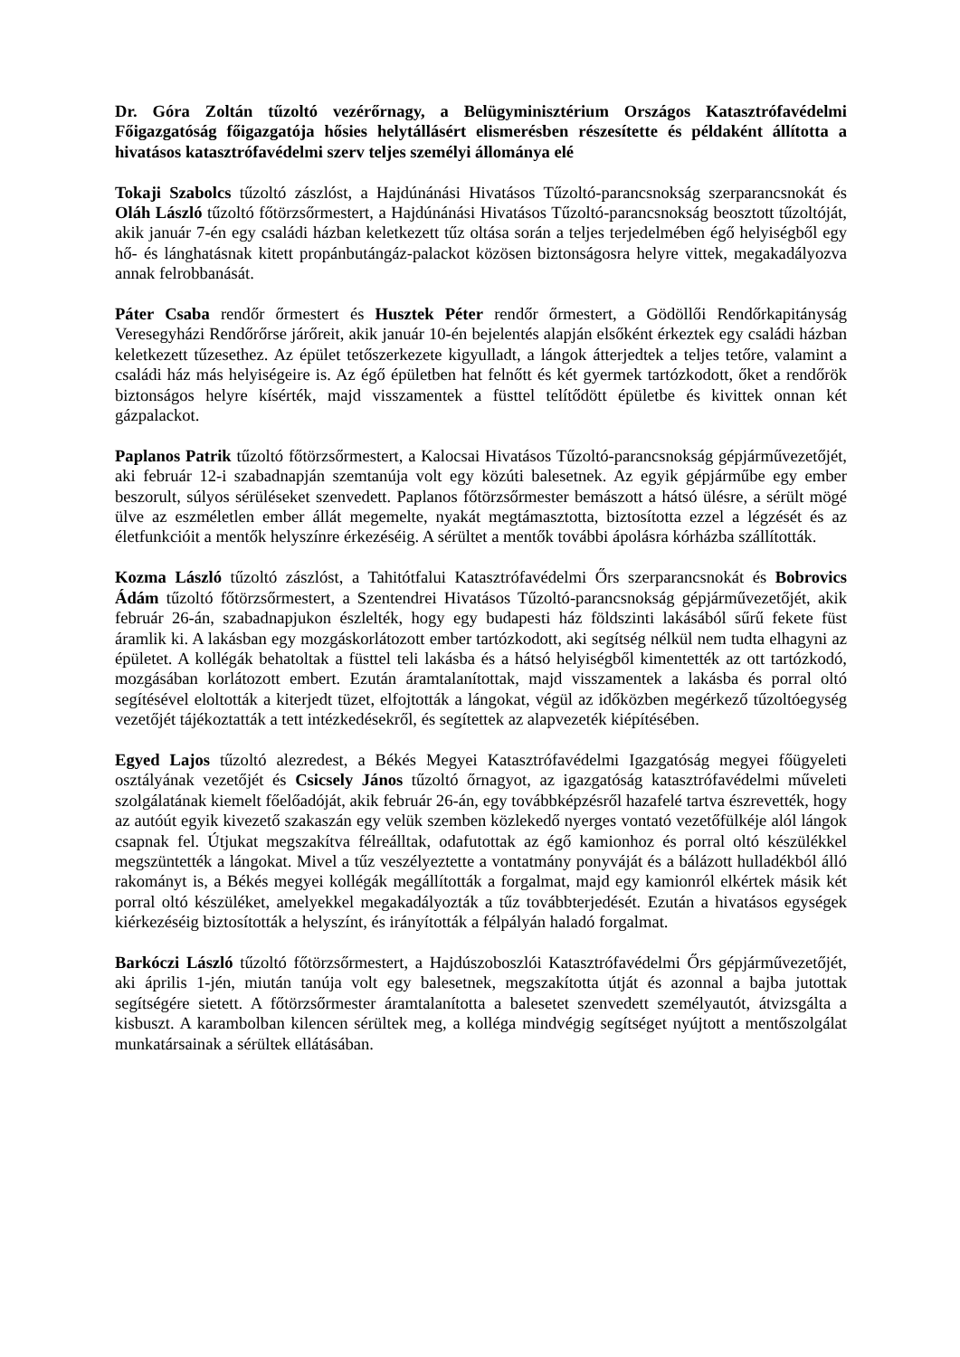Dr. Góra Zoltán tűzoltó vezérőrnagy, a Belügyminisztérium Országos Katasztrófavédelmi Főigazgatóság főigazgatója hősies helytállásért elismerésben részesítette és példaként állította a hivatásos katasztrófavédelmi szerv teljes személyi állománya elé
Tokaji Szabolcs tűzoltó zászlóst, a Hajdúnánási Hivatásos Tűzoltó-parancsnokság szerparancsnokát és Oláh László tűzoltó főtörzsőrmestert, a Hajdúnánási Hivatásos Tűzoltó-parancsnokság beosztott tűzoltóját, akik január 7-én egy családi házban keletkezett tűz oltása során a teljes terjedelmében égő helyiségből egy hő- és lánghatásnak kitett propánbutángáz-palackot közösen biztonságosra helyre vittek, megakadályozva annak felrobbanását.
Páter Csaba rendőr őrmestert és Husztek Péter rendőr őrmestert, a Gödöllői Rendőrkapitányság Veresegyházi Rendőrőrse járőreit, akik január 10-én bejelentés alapján elsőként érkeztek egy családi házban keletkezett tűzesethez. Az épület tetőszerkezete kigyulladt, a lángok átterjedtek a teljes tetőre, valamint a családi ház más helyiségeire is. Az égő épületben hat felnőtt és két gyermek tartózkodott, őket a rendőrök biztonságos helyre kísérték, majd visszamentek a füsttel telítődött épületbe és kivittek onnan két gázpalackot.
Paplanos Patrik tűzoltó főtörzsőrmestert, a Kalocsai Hivatásos Tűzoltó-parancsnokság gépjárművezetőjét, aki február 12-i szabadnapján szemtanúja volt egy közúti balesetnek. Az egyik gépjárműbe egy ember beszorult, súlyos sérüléseket szenvedett. Paplanos főtörzsőrmester bemászott a hátsó ülésre, a sérült mögé ülve az eszméletlen ember állát megemelte, nyakát megtámasztotta, biztosította ezzel a légzését és az életfunkcióit a mentők helyszínre érkezéséig. A sérültet a mentők további ápolásra kórházba szállították.
Kozma László tűzoltó zászlóst, a Tahitótfalui Katasztrófavédelmi Őrs szerparancsnokát és Bobrovics Ádám tűzoltó főtörzsőrmestert, a Szentendrei Hivatásos Tűzoltó-parancsnokság gépjárművezetőjét, akik február 26-án, szabadnapjukon észlelték, hogy egy budapesti ház földszinti lakásából sűrű fekete füst áramlik ki. A lakásban egy mozgáskorlátozott ember tartózkodott, aki segítség nélkül nem tudta elhagyni az épületet. A kollégák behatoltak a füsttel teli lakásba és a hátsó helyiségből kimentették az ott tartózkodó, mozgásában korlátozott embert. Ezután áramtalanítottak, majd visszamentek a lakásba és porral oltó segítésével eloltották a kiterjedt tüzet, elfojtották a lángokat, végül az időközben megérkező tűzoltóegység vezetőjét tájékoztatták a tett intézkedésekről, és segítettek az alapvezeték kiépítésében.
Egyed Lajos tűzoltó alezredest, a Békés Megyei Katasztrófavédelmi Igazgatóság megyei főügyeleti osztályának vezetőjét és Csicsely János tűzoltó őrnagyot, az igazgatóság katasztrófavédelmi műveleti szolgálatának kiemelt főelőadóját, akik február 26-án, egy továbbképzésről hazafelé tartva észrevették, hogy az autóút egyik kivezető szakaszán egy velük szemben közlekedő nyerges vontató vezetőfülkéje alól lángok csapnak fel. Útjukat megszakítva félreálltak, odafutottak az égő kamionhoz és porral oltó készülékkel megszüntették a lángokat. Mivel a tűz veszélyeztette a vontatmány ponyváját és a bálázott hulladékból álló rakományt is, a Békés megyei kollégák megállították a forgalmat, majd egy kamionról elkértek másik két porral oltó készüléket, amelyekkel megakadályozták a tűz továbbterjedését. Ezután a hivatásos egységek kiérkezéséig biztosították a helyszínt, és irányították a félpályán haladó forgalmat.
Barkóczi László tűzoltó főtörzsőrmestert, a Hajdúszoboszlói Katasztrófavédelmi Őrs gépjárművezetőjét, aki április 1-jén, miután tanúja volt egy balesetnek, megszakította útját és azonnal a bajba jutottak segítségére sietett. A főtörzsőrmester áramtalanította a balesetet szenvedett személyautót, átvizsgálta a kisbuszt. A karambolban kilencen sérültek meg, a kolléga mindvégig segítséget nyújtott a mentőszolgálat munkatársainak a sérültek ellátásában.